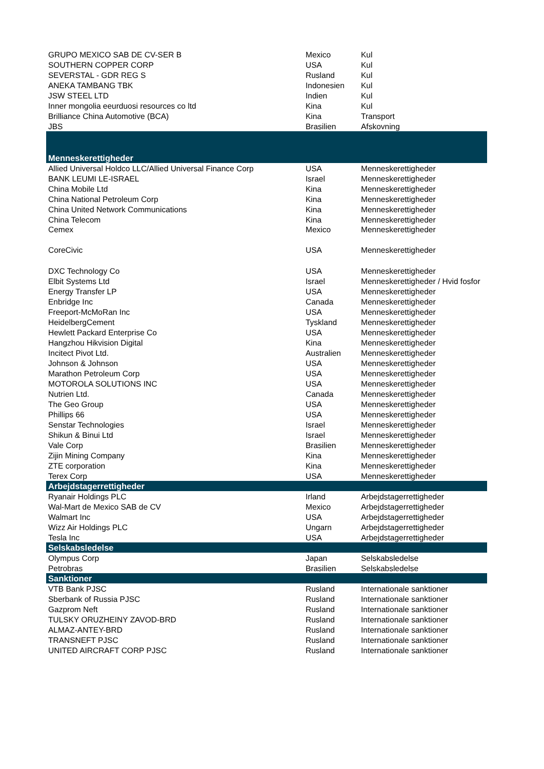| GRUPO MEXICO SAB DE CV-SER B | Mexico | Kul |
| SOUTHERN COPPER CORP | USA | Kul |
| SEVERSTAL - GDR REG S | Rusland | Kul |
| ANEKA TAMBANG TBK | Indonesien | Kul |
| JSW STEEL LTD | Indien | Kul |
| Inner mongolia eeurduosi resources co ltd | Kina | Kul |
| Brilliance China Automotive (BCA) | Kina | Transport |
| JBS | Brasilien | Afskovning |
| Menneskerettigheder | | |
| Allied Universal Holdco LLC/Allied Universal Finance Corp | USA | Menneskerettigheder |
| BANK LEUMI LE-ISRAEL | Israel | Menneskerettigheder |
| China Mobile Ltd | Kina | Menneskerettigheder |
| China National Petroleum Corp | Kina | Menneskerettigheder |
| China United Network Communications | Kina | Menneskerettigheder |
| China Telecom | Kina | Menneskerettigheder |
| Cemex | Mexico | Menneskerettigheder |
| CoreCivic | USA | Menneskerettigheder |
| DXC Technology Co | USA | Menneskerettigheder |
| Elbit Systems Ltd | Israel | Menneskerettigheder / Hvid fosfor |
| Energy Transfer LP | USA | Menneskerettigheder |
| Enbridge Inc | Canada | Menneskerettigheder |
| Freeport-McMoRan Inc | USA | Menneskerettigheder |
| HeidelbergCement | Tyskland | Menneskerettigheder |
| Hewlett Packard Enterprise Co | USA | Menneskerettigheder |
| Hangzhou Hikvision Digital | Kina | Menneskerettigheder |
| Incitect Pivot Ltd. | Australien | Menneskerettigheder |
| Johnson & Johnson | USA | Menneskerettigheder |
| Marathon Petroleum Corp | USA | Menneskerettigheder |
| MOTOROLA SOLUTIONS INC | USA | Menneskerettigheder |
| Nutrien Ltd. | Canada | Menneskerettigheder |
| The Geo Group | USA | Menneskerettigheder |
| Phillips 66 | USA | Menneskerettigheder |
| Senstar Technologies | Israel | Menneskerettigheder |
| Shikun & Binui Ltd | Israel | Menneskerettigheder |
| Vale Corp | Brasilien | Menneskerettigheder |
| Zijin Mining Company | Kina | Menneskerettigheder |
| ZTE corporation | Kina | Menneskerettigheder |
| Terex Corp | USA | Menneskerettigheder |
| Arbejdstagerrettigheder | | |
| Ryanair Holdings PLC | Irland | Arbejdstagerrettigheder |
| Wal-Mart de Mexico SAB de CV | Mexico | Arbejdstagerrettigheder |
| Walmart Inc | USA | Arbejdstagerrettigheder |
| Wizz Air Holdings PLC | Ungarn | Arbejdstagerrettigheder |
| Tesla Inc | USA | Arbejdstagerrettigheder |
| Selskabsledelse | | |
| Olympus Corp | Japan | Selskabsledelse |
| Petrobras | Brasilien | Selskabsledelse |
| Sanktioner | | |
| VTB Bank PJSC | Rusland | Internationale sanktioner |
| Sberbank of Russia PJSC | Rusland | Internationale sanktioner |
| Gazprom Neft | Rusland | Internationale sanktioner |
| TULSKY ORUZHEINY ZAVOD-BRD | Rusland | Internationale sanktioner |
| ALMAZ-ANTEY-BRD | Rusland | Internationale sanktioner |
| TRANSNEFT PJSC | Rusland | Internationale sanktioner |
| UNITED AIRCRAFT CORP PJSC | Rusland | Internationale sanktioner |